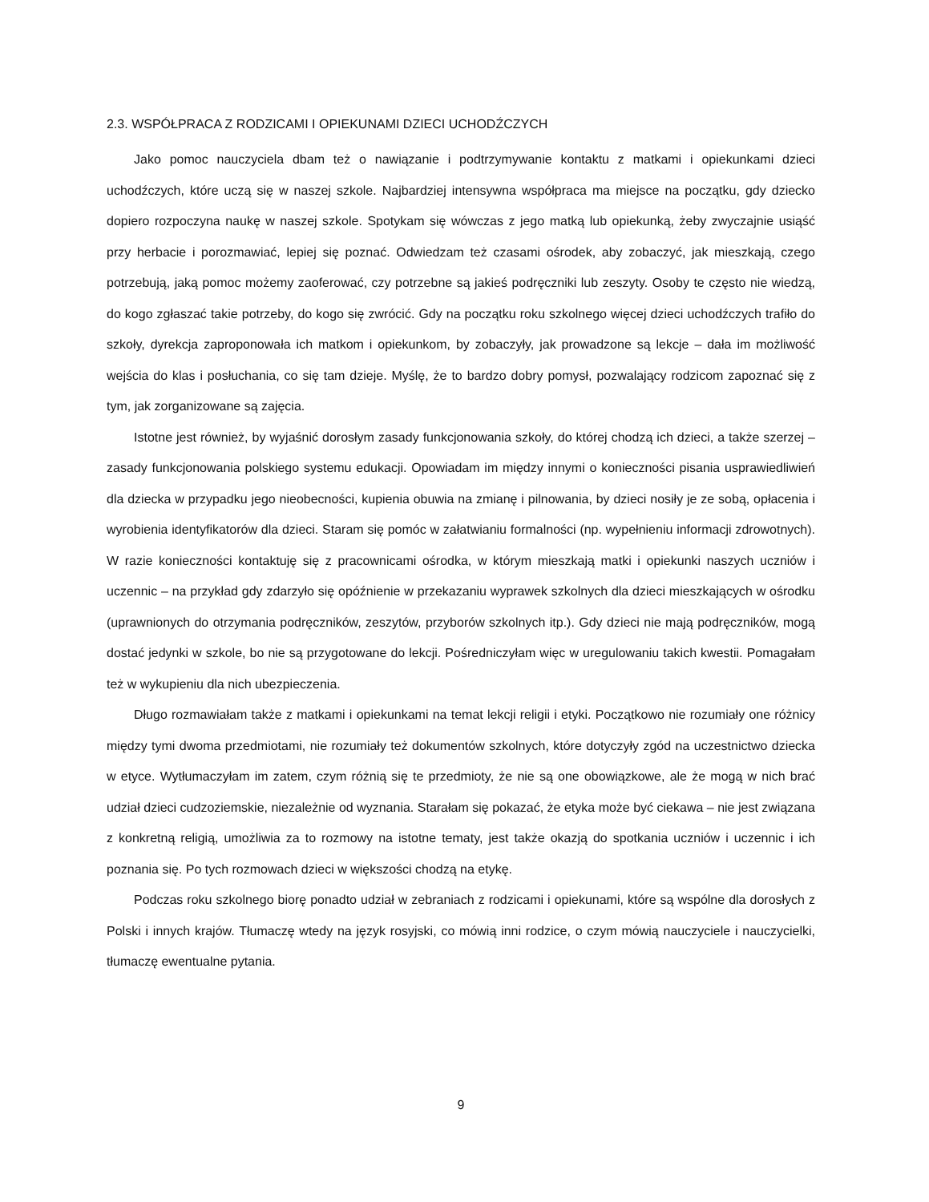2.3. WSPÓŁPRACA Z RODZICAMI I OPIEKUNAMI DZIECI UCHODŹCZYCH
Jako pomoc nauczyciela dbam też o nawiązanie i podtrzymywanie kontaktu z matkami i opiekunkami dzieci uchodźczych, które uczą się w naszej szkole. Najbardziej intensywna współpraca ma miejsce na początku, gdy dziecko dopiero rozpoczyna naukę w naszej szkole. Spotykam się wówczas z jego matką lub opiekunką, żeby zwyczajnie usiąść przy herbacie i porozmawiać, lepiej się poznać. Odwiedzam też czasami ośrodek, aby zobaczyć, jak mieszkają, czego potrzebują, jaką pomoc możemy zaoferować, czy potrzebne są jakieś podręczniki lub zeszyty. Osoby te często nie wiedzą, do kogo zgłaszać takie potrzeby, do kogo się zwrócić. Gdy na początku roku szkolnego więcej dzieci uchodźczych trafiło do szkoły, dyrekcja zaproponowała ich matkom i opiekunkom, by zobaczyły, jak prowadzone są lekcje – dała im możliwość wejścia do klas i posłuchania, co się tam dzieje. Myślę, że to bardzo dobry pomysł, pozwalający rodzicom zapoznać się z tym, jak zorganizowane są zajęcia.
Istotne jest również, by wyjaśnić dorosłym zasady funkcjonowania szkoły, do której chodzą ich dzieci, a także szerzej – zasady funkcjonowania polskiego systemu edukacji. Opowiadam im między innymi o konieczności pisania usprawiedliwień dla dziecka w przypadku jego nieobecności, kupienia obuwia na zmianę i pilnowania, by dzieci nosiły je ze sobą, opłacenia i wyrobienia identyfikatorów dla dzieci. Staram się pomóc w załatwianiu formalności (np. wypełnieniu informacji zdrowotnych). W razie konieczności kontaktuję się z pracownicami ośrodka, w którym mieszkają matki i opiekunki naszych uczniów i uczennic – na przykład gdy zdarzyło się opóźnienie w przekazaniu wyprawek szkolnych dla dzieci mieszkających w ośrodku (uprawnionych do otrzymania podręczników, zeszytów, przyborów szkolnych itp.). Gdy dzieci nie mają podręczników, mogą dostać jedynki w szkole, bo nie są przygotowane do lekcji. Pośredniczyłam więc w uregulowaniu takich kwestii. Pomagałam też w wykupieniu dla nich ubezpieczenia.
Długo rozmawiałam także z matkami i opiekunkami na temat lekcji religii i etyki. Początkowo nie rozumiały one różnicy między tymi dwoma przedmiotami, nie rozumiały też dokumentów szkolnych, które dotyczyły zgód na uczestnictwo dziecka w etyce. Wytłumaczyłam im zatem, czym różnią się te przedmioty, że nie są one obowiązkowe, ale że mogą w nich brać udział dzieci cudzoziemskie, niezależnie od wyznania. Starałam się pokazać, że etyka może być ciekawa – nie jest związana z konkretną religią, umożliwia za to rozmowy na istotne tematy, jest także okazją do spotkania uczniów i uczennic i ich poznania się. Po tych rozmowach dzieci w większości chodzą na etykę.
Podczas roku szkolnego biorę ponadto udział w zebraniach z rodzicami i opiekunami, które są wspólne dla dorosłych z Polski i innych krajów. Tłumaczę wtedy na język rosyjski, co mówią inni rodzice, o czym mówią nauczyciele i nauczycielki, tłumaczę ewentualne pytania.
9